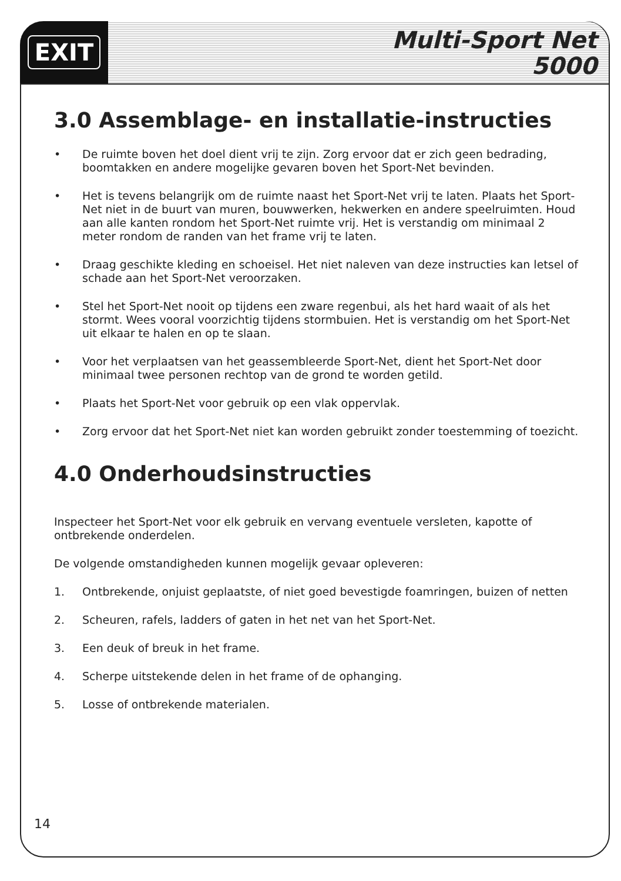EXIT
Multi-Sport Net
5000
3.0 Assemblage- en installatie-instructies
• De ruimte boven het doel dient vrij te zijn. Zorg ervoor dat er zich geen bedrading, boomtakken en andere mogelijke gevaren boven het Sport-Net bevinden.
• Het is tevens belangrijk om de ruimte naast het Sport-Net vrij te laten. Plaats het Sport-Net niet in de buurt van muren, bouwwerken, hekwerken en andere speelruimten. Houd aan alle kanten rondom het Sport-Net ruimte vrij. Het is verstandig om minimaal 2 meter rondom de randen van het frame vrij te laten.
• Draag geschikte kleding en schoeisel. Het niet naleven van deze instructies kan letsel of schade aan het Sport-Net veroorzaken.
• Stel het Sport-Net nooit op tijdens een zware regenbui, als het hard waait of als het stormt. Wees vooral voorzichtig tijdens stormbuien. Het is verstandig om het Sport-Net uit elkaar te halen en op te slaan.
• Voor het verplaatsen van het geassembleerde Sport-Net, dient het Sport-Net door minimaal twee personen rechtop van de grond te worden getild.
• Plaats het Sport-Net voor gebruik op een vlak oppervlak.
• Zorg ervoor dat het Sport-Net niet kan worden gebruikt zonder toestemming of toezicht.
4.0 Onderhoudsinstructies
Inspecteer het Sport-Net voor elk gebruik en vervang eventuele versleten, kapotte of ontbrekende onderdelen.
De volgende omstandigheden kunnen mogelijk gevaar opleveren:
1. Ontbrekende, onjuist geplaatste, of niet goed bevestigde foamringen, buizen of netten
2. Scheuren, rafels, ladders of gaten in het net van het Sport-Net.
3. Een deuk of breuk in het frame.
4. Scherpe uitstekende delen in het frame of de ophanging.
5. Losse of ontbrekende materialen.
14